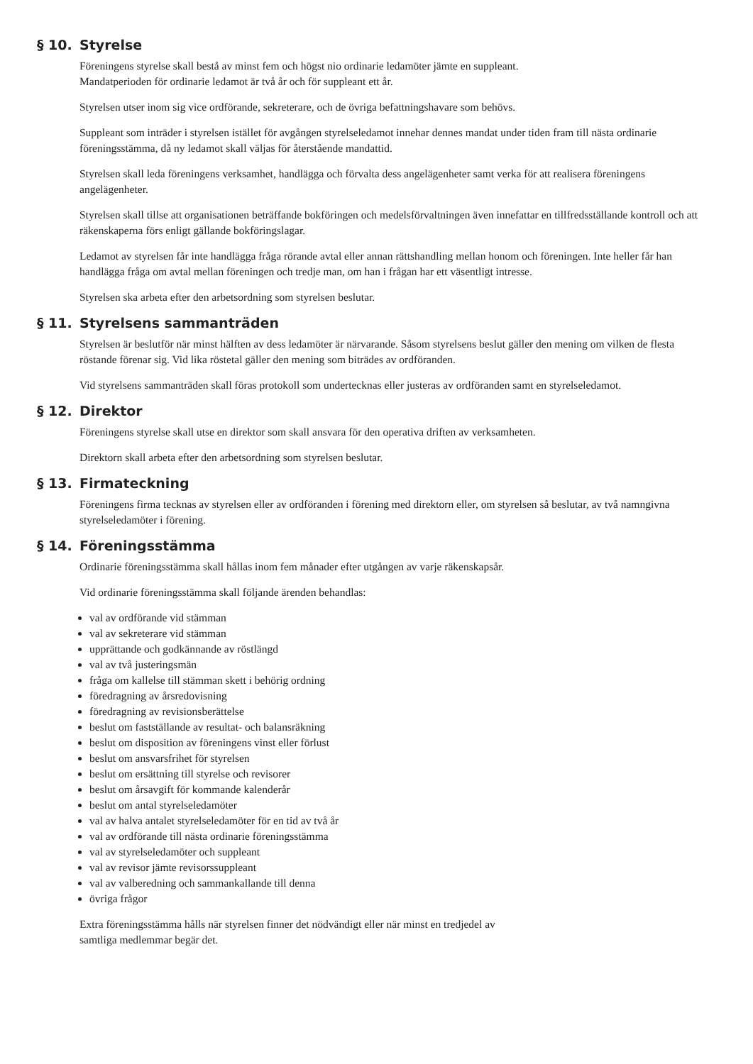§ 10. Styrelse
Föreningens styrelse skall bestå av minst fem och högst nio ordinarie ledamöter jämte en suppleant.
Mandatperioden för ordinarie ledamot är två år och för suppleant ett år.
Styrelsen utser inom sig vice ordförande, sekreterare, och de övriga befattningshavare som behövs.
Suppleant som inträder i styrelsen istället för avgången styrelseledamot innehar dennes mandat under tiden fram till nästa ordinarie föreningsstämma, då ny ledamot skall väljas för återstående mandattid.
Styrelsen skall leda föreningens verksamhet, handlägga och förvalta dess angelägenheter samt verka för att realisera föreningens angelägenheter.
Styrelsen skall tillse att organisationen beträffande bokföringen och medelsförvaltningen även innefattar en tillfredsställande kontroll och att räkenskaperna förs enligt gällande bokföringslagar.
Ledamot av styrelsen får inte handlägga fråga rörande avtal eller annan rättshandling mellan honom och föreningen. Inte heller får han handlägga fråga om avtal mellan föreningen och tredje man, om han i frågan har ett väsentligt intresse.
Styrelsen ska arbeta efter den arbetsordning som styrelsen beslutar.
§ 11. Styrelsens sammanträden
Styrelsen är beslutför när minst hälften av dess ledamöter är närvarande. Såsom styrelsens beslut gäller den mening om vilken de flesta röstande förenar sig. Vid lika röstetal gäller den mening som biträdes av ordföranden.
Vid styrelsens sammanträden skall föras protokoll som undertecknas eller justeras av ordföranden samt en styrelseledamot.
§ 12. Direktor
Föreningens styrelse skall utse en direktor som skall ansvara för den operativa driften av verksamheten.
Direktorn skall arbeta efter den arbetsordning som styrelsen beslutar.
§ 13. Firmateckning
Föreningens firma tecknas av styrelsen eller av ordföranden i förening med direktorn eller, om styrelsen så beslutar, av två namngivna styrelseledamöter i förening.
§ 14. Föreningsstämma
Ordinarie föreningsstämma skall hållas inom fem månader efter utgången av varje räkenskapsår.
Vid ordinarie föreningsstämma skall följande ärenden behandlas:
val av ordförande vid stämman
val av sekreterare vid stämman
upprättande och godkännande av röstlängd
val av två justeringsmän
fråga om kallelse till stämman skett i behörig ordning
föredragning av årsredovisning
föredragning av revisionsberättelse
beslut om fastställande av resultat- och balansräkning
beslut om disposition av föreningens vinst eller förlust
beslut om ansvarsfrihet för styrelsen
beslut om ersättning till styrelse och revisorer
beslut om årsavgift för kommande kalenderår
beslut om antal styrelseledamöter
val av halva antalet styrelseledamöter för en tid av två år
val av ordförande till nästa ordinarie föreningsstämma
val av styrelseledamöter och suppleant
val av revisor jämte revisorssuppleant
val av valberedning och sammankallande till denna
övriga frågor
Extra föreningsstämma hålls när styrelsen finner det nödvändigt eller när minst en tredjedel av
samtliga medlemmar begär det.